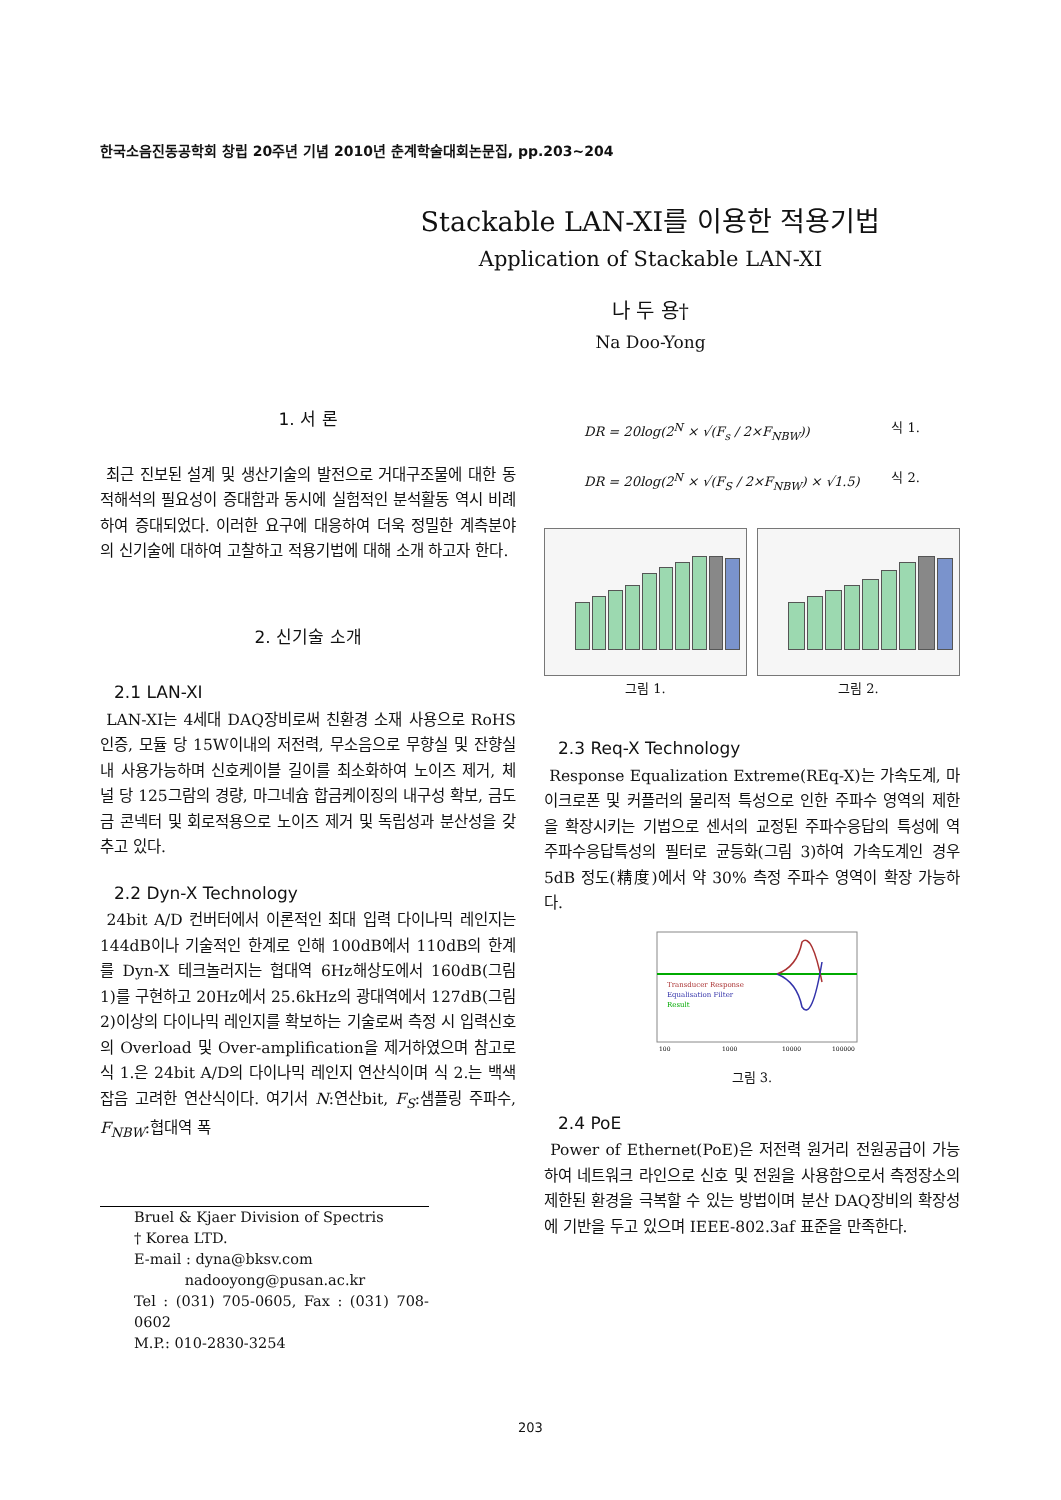한국소음진동공학회 창립 20주년 기념 2010년 춘계학술대회논문집, pp.203~204
Stackable LAN-XI를 이용한 적용기법
Application of Stackable LAN-XI
나 두 용†
Na Doo-Yong
1. 서 론
최근 진보된 설계 및 생산기술의 발전으로 거대구조물에 대한 동적해석의 필요성이 증대함과 동시에 실험적인 분석활동 역시 비례하여 증대되었다. 이러한 요구에 대응하여 더욱 정밀한 계측분야의 신기술에 대하여 고찰하고 적용기법에 대해 소개 하고자 한다.
2. 신기술 소개
2.1 LAN-XI
LAN-XI는 4세대 DAQ장비로써 친환경 소재 사용으로 RoHS 인증, 모듈 당 15W이내의 저전력, 무소음으로 무향실 및 잔향실내 사용가능하며 신호케이블 길이를 최소화하여 노이즈 제거, 체널 당 125그람의 경량, 마그네슘 합금케이징의 내구성 확보, 금도금 콘넥터 및 회로적용으로 노이즈 제거 및 독립성과 분산성을 갖추고 있다.
2.2 Dyn-X Technology
24bit A/D 컨버터에서 이론적인 최대 입력 다이나믹 레인지는 144dB이나 기술적인 한계로 인해 100dB에서 110dB의 한계를 Dyn-X 테크놀러지는 협대역 6Hz해상도에서 160dB(그림 1)를 구현하고 20Hz에서 25.6kHz의 광대역에서 127dB(그림 2)이상의 다이나믹 레인지를 확보하는 기술로써 측정 시 입력신호의 Overload 및 Over-amplification을 제거하였으며 참고로 식 1.은 24bit A/D의 다이나믹 레인지 연산식이며 식 2.는 백색잡음 고려한 연산식이다. 여기서 N:연산bit, F<sub>S</sub>:샘플링 주파수, F<sub>NBW</sub>:협대역 폭
Bruel & Kjaer Division of Spectris
† Korea LTD.
E-mail : dyna@bksv.com
nadooyong@pusan.ac.kr
Tel : (031) 705-0605, Fax : (031) 708-0602
M.P.: 010-2830-3254
DR = 20log(2<sup>N</sup> × √(F<sub>s</sub> / 2×F<sub>NBW</sub>)) 식 1.
DR = 20log(2<sup>N</sup> × √(F<sub>S</sub> / 2×F<sub>NBW</sub>) × √1.5) 식 2.
그림 1. 그림 2.
2.3 Req-X Technology
Response Equalization Extreme(REq-X)는 가속도계, 마이크로폰 및 커플러의 물리적 특성으로 인한 주파수 영역의 제한을 확장시키는 기법으로 센서의 교정된 주파수응답의 특성에 역 주파수응답특성의 필터로 균등화(그림 3)하여 가속도계인 경우 5dB 정도(精度)에서 약 30% 측정 주파수 영역이 확장 가능하다.
Transducer Response
Equalisation Filter
Result
100
1000
10000
100000
그림 3.
2.4 PoE
Power of Ethernet(PoE)은 저전력 원거리 전원공급이 가능하여 네트워크 라인으로 신호 및 전원을 사용함으로서 측정장소의 제한된 환경을 극복할 수 있는 방법이며 분산 DAQ장비의 확장성에 기반을 두고 있으며 IEEE-802.3af 표준을 만족한다.
203